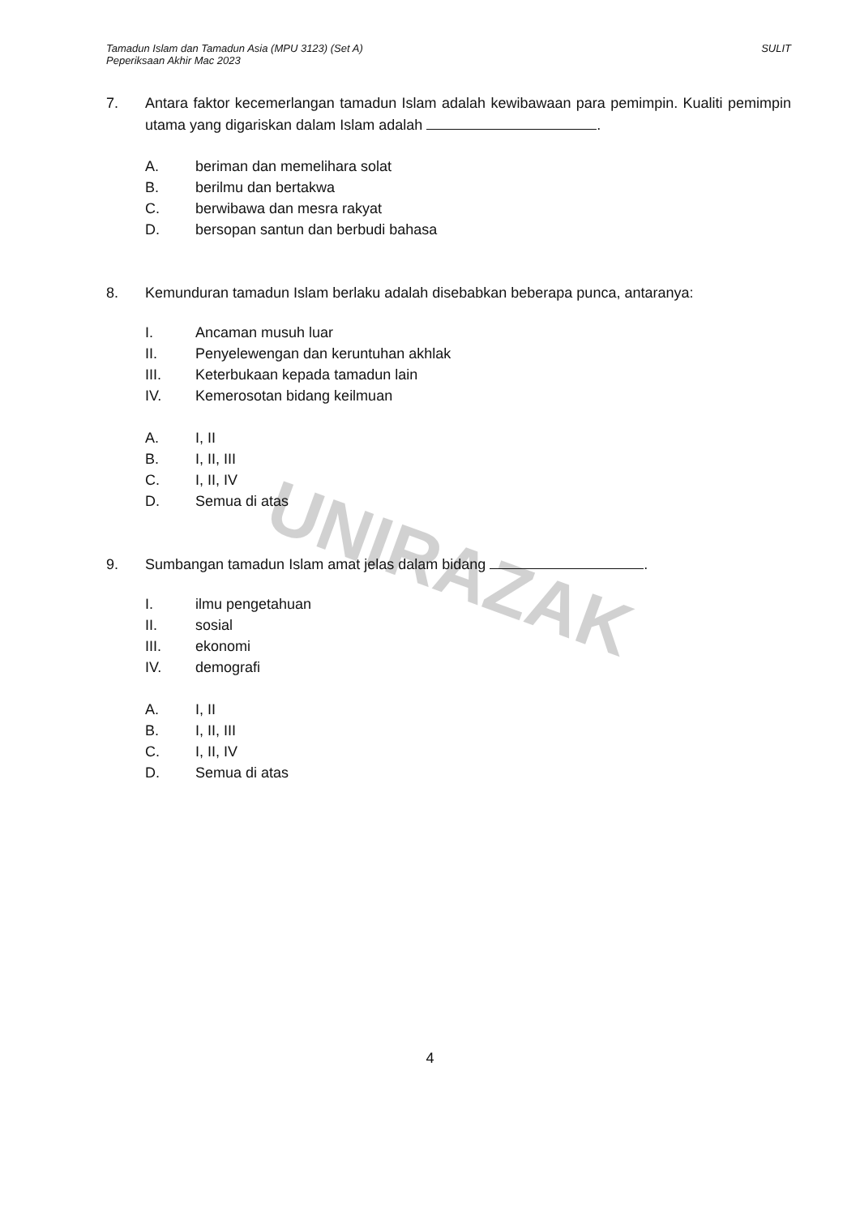UNIRAZAK
Tamadun Islam dan Tamadun Asia (MPU 3123) (Set A)
Peperiksaan Akhir Mac 2023
SULIT
7. Antara faktor kecemerlangan tamadun Islam adalah kewibawaan para pemimpin. Kualiti pemimpin utama yang digariskan dalam Islam adalah .
A. beriman dan memelihara solat
B. berilmu dan bertakwa
C. berwibawa dan mesra rakyat
D. bersopan santun dan berbudi bahasa
8. Kemunduran tamadun Islam berlaku adalah disebabkan beberapa punca, antaranya:
I. Ancaman musuh luar
II. Penyelewengan dan keruntuhan akhlak
III. Keterbukaan kepada tamadun lain
IV. Kemerosotan bidang keilmuan
A. I, II
B. I, II, III
C. I, II, IV
D. Semua di atas
9. Sumbangan tamadun Islam amat jelas dalam bidang .
I. ilmu pengetahuan
II. sosial
III. ekonomi
IV. demografi
A. I, II
B. I, II, III
C. I, II, IV
D. Semua di atas
4